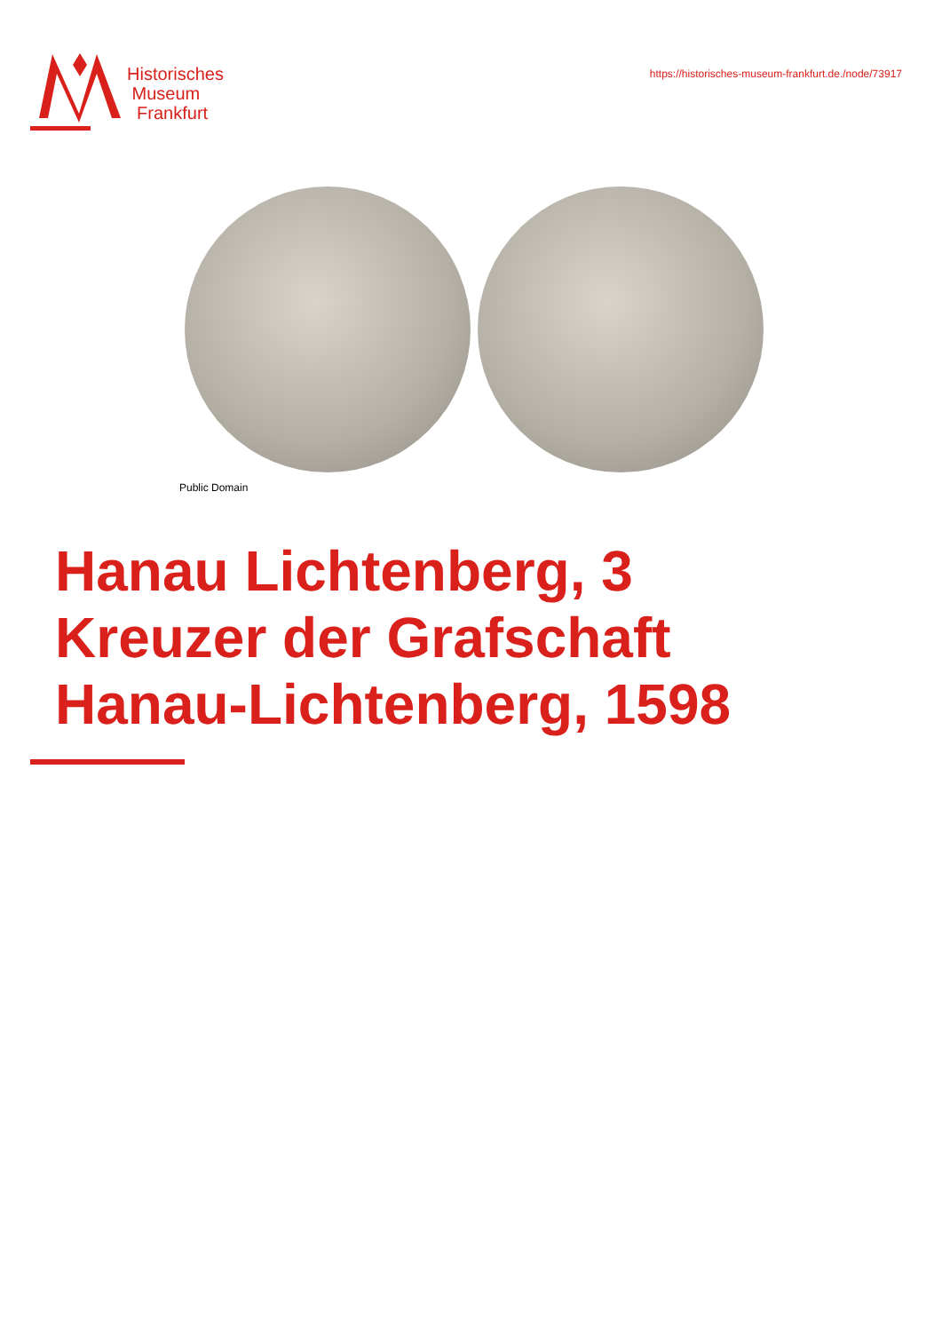Historisches
Museum
Frankfurt
https://historisches-museum-frankfurt.de./node/73917
Public Domain
Hanau Lichtenberg, 3 Kreuzer der Grafschaft Hanau-Lichtenberg, 1598